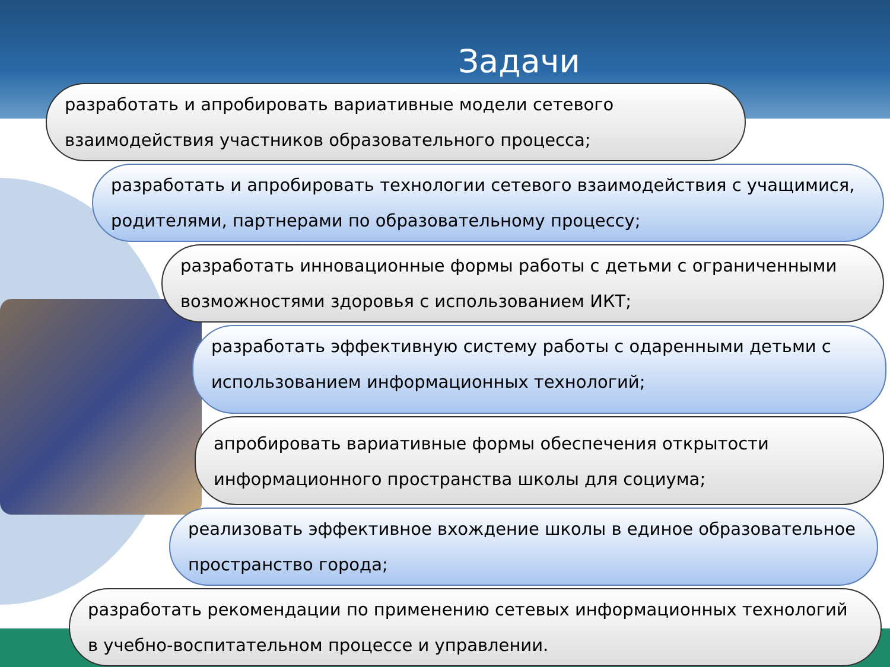Задачи
разработать и апробировать вариативные модели сетевого взаимодействия участников образовательного процесса;
разработать и апробировать технологии сетевого взаимодействия с учащимися, родителями, партнерами по образовательному процессу;
разработать инновационные формы работы с детьми с ограниченными возможностями здоровья с использованием ИКТ;
разработать эффективную систему работы с одаренными детьми с использованием информационных технологий;
апробировать вариативные формы обеспечения открытости информационного пространства школы для социума;
реализовать эффективное вхождение школы в единое образовательное пространство города;
разработать рекомендации по применению сетевых информационных технологий в учебно-воспитательном процессе и управлении.